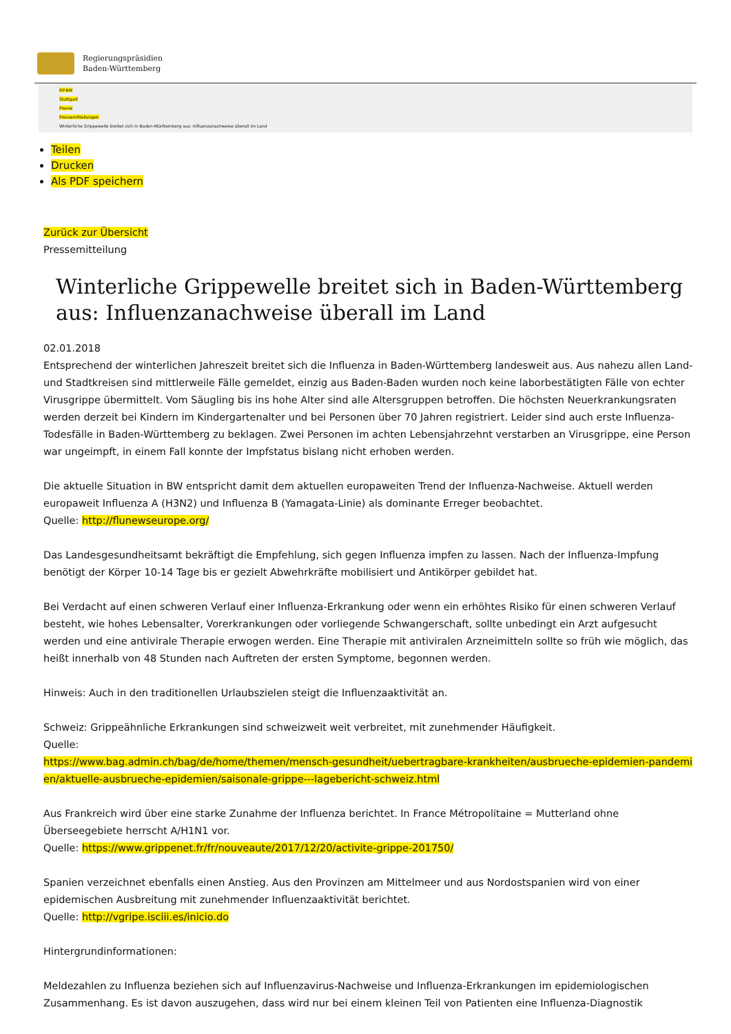Regierungspräsidien
Baden-Württemberg
RP-BW
Stuttgart
Presse
Pressemitteilungen
Winterliche Grippewelle breitet sich in Baden-Württemberg aus: Influenzanachweise überall im Land
Teilen
Drucken
Als PDF speichern
Zurück zur Übersicht
Pressemitteilung
Winterliche Grippewelle breitet sich in Baden-Württemberg aus: Influenzanachweise überall im Land
02.01.2018
Entsprechend der winterlichen Jahreszeit breitet sich die Influenza in Baden-Württemberg landesweit aus. Aus nahezu allen Land- und Stadtkreisen sind mittlerweile Fälle gemeldet, einzig aus Baden-Baden wurden noch keine laborbestätigten Fälle von echter Virusgrippe übermittelt. Vom Säugling bis ins hohe Alter sind alle Altersgruppen betroffen. Die höchsten Neuerkrankungsraten werden derzeit bei Kindern im Kindergartenalter und bei Personen über 70 Jahren registriert. Leider sind auch erste Influenza-Todesfälle in Baden-Württemberg zu beklagen. Zwei Personen im achten Lebensjahrzehnt verstarben an Virusgrippe, eine Person war ungeimpft, in einem Fall konnte der Impfstatus bislang nicht erhoben werden.
Die aktuelle Situation in BW entspricht damit dem aktuellen europaweiten Trend der Influenza-Nachweise. Aktuell werden europaweit Influenza A (H3N2) und Influenza B (Yamagata-Linie) als dominante Erreger beobachtet.
Quelle: http://flunewseurope.org/
Das Landesgesundheitsamt bekräftigt die Empfehlung, sich gegen Influenza impfen zu lassen. Nach der Influenza-Impfung benötigt der Körper 10-14 Tage bis er gezielt Abwehrkräfte mobilisiert und Antikörper gebildet hat.
Bei Verdacht auf einen schweren Verlauf einer Influenza-Erkrankung oder wenn ein erhöhtes Risiko für einen schweren Verlauf besteht, wie hohes Lebensalter, Vorerkrankungen oder vorliegende Schwangerschaft, sollte unbedingt ein Arzt aufgesucht werden und eine antivirale Therapie erwogen werden. Eine Therapie mit antiviralen Arzneimitteln sollte so früh wie möglich, das heißt innerhalb von 48 Stunden nach Auftreten der ersten Symptome, begonnen werden.
Hinweis: Auch in den traditionellen Urlaubszielen steigt die Influenzaaktivität an.
Schweiz: Grippeähnliche Erkrankungen sind schweizweit weit verbreitet, mit zunehmender Häufigkeit.
Quelle:
https://www.bag.admin.ch/bag/de/home/themen/mensch-gesundheit/uebertragbare-krankheiten/ausbrueche-epidemien-pandemien/aktuelle-ausbrueche-epidemien/saisonale-grippe---lagebericht-schweiz.html
Aus Frankreich wird über eine starke Zunahme der Influenza berichtet. In France Métropolitaine = Mutterland ohne Überseegebiete herrscht A/H1N1 vor.
Quelle: https://www.grippenet.fr/fr/nouveaute/2017/12/20/activite-grippe-201750/
Spanien verzeichnet ebenfalls einen Anstieg. Aus den Provinzen am Mittelmeer und aus Nordostspanien wird von einer epidemischen Ausbreitung mit zunehmender Influenzaaktivität berichtet.
Quelle: http://vgripe.isciii.es/inicio.do
Hintergrundinformationen:
Meldezahlen zu Influenza beziehen sich auf Influenzavirus-Nachweise und Influenza-Erkrankungen im epidemiologischen Zusammenhang. Es ist davon auszugehen, dass wird nur bei einem kleinen Teil von Patienten eine Influenza-Diagnostik